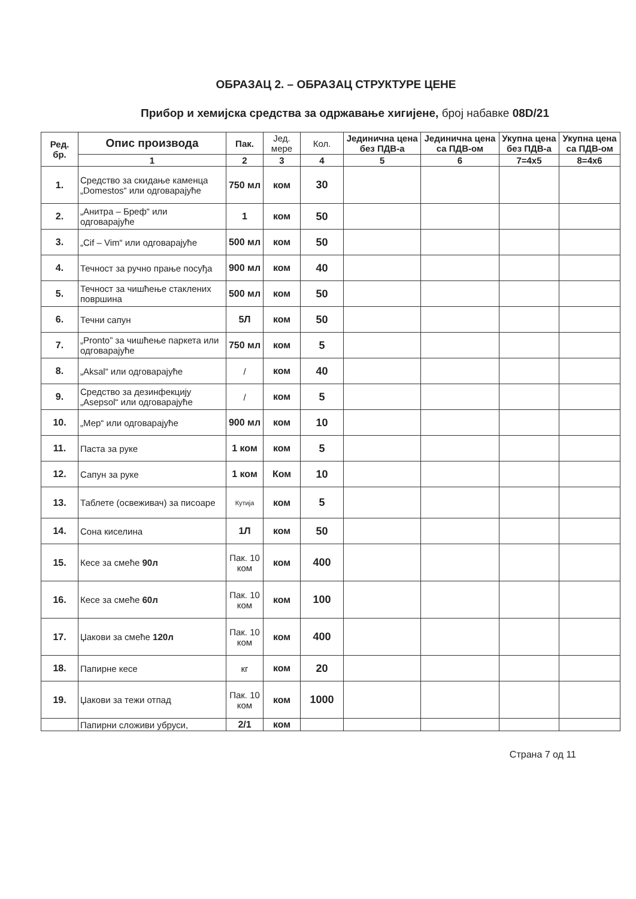ОБРАЗАЦ 2. – ОБРАЗАЦ СТРУКТУРЕ ЦЕНЕ
Прибор и хемијска средства за одржавање хигијене, број набавке 08D/21
| Ред. бр. | Опис производа | Пак. | Јед. мере | Кол. | Јединична цена без ПДВ-а | Јединична цена са ПДВ-ом | Укупна цена без ПДВ-а | Укупна цена са ПДВ-ом |
| --- | --- | --- | --- | --- | --- | --- | --- | --- |
| | 1 | 2 | 3 | 4 | 5 | 6 | 7=4x5 | 8=4x6 |
| 1. | Средство за скидање каменца „Domestos“ или одговарајуће | 750 мл | ком | 30 | | | | |
| 2. | „Анитра – Бреф“ или одговарајуће | 1 | ком | 50 | | | | |
| 3. | „Cif – Vim“ или одговарајуће | 500 мл | ком | 50 | | | | |
| 4. | Течност за ручно прање посуђа | 900 мл | ком | 40 | | | | |
| 5. | Течност за чишћење стаклених површина | 500 мл | ком | 50 | | | | |
| 6. | Течни сапун | 5Л | ком | 50 | | | | |
| 7. | „Pronto” за чишћење паркета или одговарајуће | 750 мл | ком | 5 | | | | |
| 8. | „Aksal“ или одговарајуће | / | ком | 40 | | | | |
| 9. | Средство за дезинфекцију „Asepsol“ или одговарајуће | / | ком | 5 | | | | |
| 10. | „Мер“ или одговарајуће | 900 мл | ком | 10 | | | | |
| 11. | Паста за руке | 1 ком | ком | 5 | | | | |
| 12. | Сапун за руке | 1 ком | Ком | 10 | | | | |
| 13. | Таблете (освеживач) за писоаре | Кутија | ком | 5 | | | | |
| 14. | Сона киселина | 1Л | ком | 50 | | | | |
| 15. | Кесе за смеће 90л | Пак. 10 ком | ком | 400 | | | | |
| 16. | Кесе за смеће 60л | Пак. 10 ком | ком | 100 | | | | |
| 17. | Џакови за смеће 120л | Пак. 10 ком | ком | 400 | | | | |
| 18. | Папирне кесе | кг | ком | 20 | | | | |
| 19. | Џакови за тежи отпад | Пак. 10 ком | ком | 1000 | | | | |
| | Папирни сложиви убруси, | 2/1 | ком | | | | | |
Страна 7 од 11